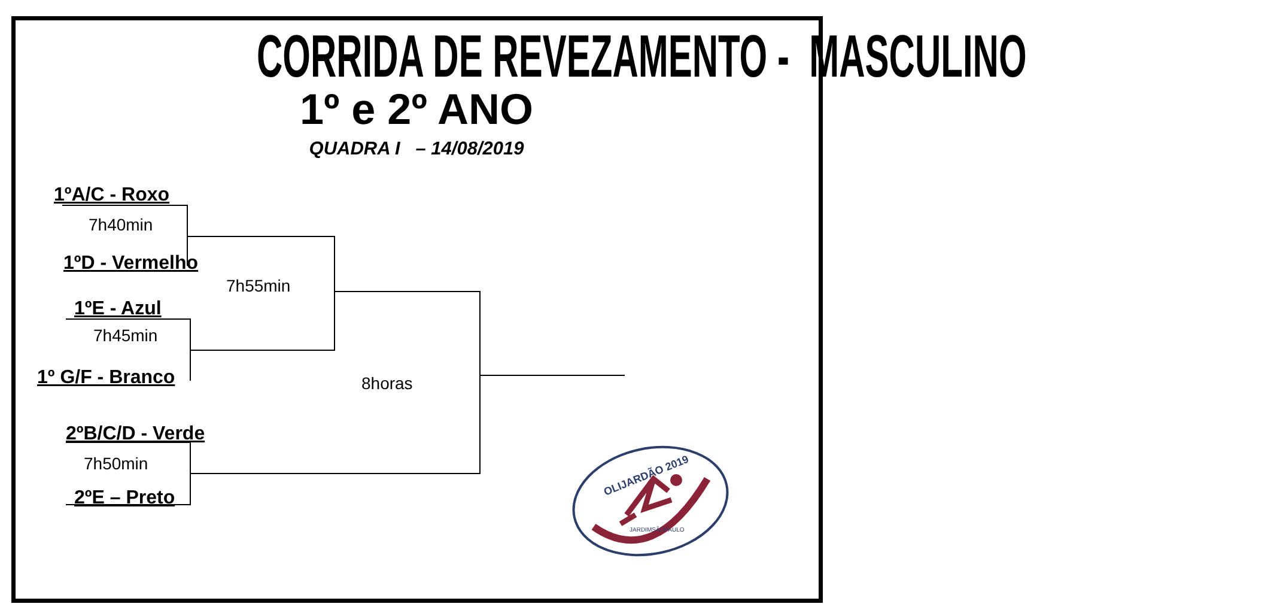CORRIDA DE REVEZAMENTO - MASCULINO
1º e 2º ANO
QUADRA I – 14/08/2019
1ºA/C - Roxo
7h40min
1ºD - Vermelho
7h55min
1ºE - Azul
7h45min
1º G/F - Branco 8horas
2ºB/C/D - Verde
7h50min
2ºE – Preto
OLIJARDÃO 2019
JARDIMSÃOPAULO